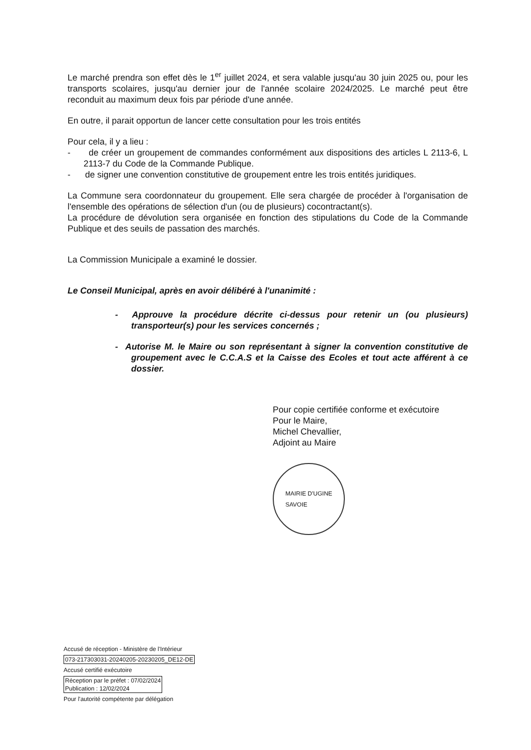Le marché prendra son effet dès le 1<sup>er</sup> juillet 2024, et sera valable jusqu'au 30 juin 2025 ou, pour les transports scolaires, jusqu'au dernier jour de l'année scolaire 2024/2025. Le marché peut être reconduit au maximum deux fois par période d'une année.
En outre, il parait opportun de lancer cette consultation pour les trois entités
Pour cela, il y a lieu :
- de créer un groupement de commandes conformément aux dispositions des articles L 2113-6, L 2113-7 du Code de la Commande Publique.
- de signer une convention constitutive de groupement entre les trois entités juridiques.
La Commune sera coordonnateur du groupement. Elle sera chargée de procéder à l'organisation de l'ensemble des opérations de sélection d'un (ou de plusieurs) cocontractant(s).
La procédure de dévolution sera organisée en fonction des stipulations du Code de la Commande Publique et des seuils de passation des marchés.
La Commission Municipale a examiné le dossier.
Le Conseil Municipal, après en avoir délibéré à l'unanimité :
- Approuve la procédure décrite ci-dessus pour retenir un (ou plusieurs) transporteur(s) pour les services concernés ;
- Autorise M. le Maire ou son représentant à signer la convention constitutive de groupement avec le C.C.A.S et la Caisse des Ecoles et tout acte afférent à ce dossier.
Pour copie certifiée conforme et exécutoire
Pour le Maire,
Michel Chevallier,
Adjoint au Maire
MAIRIE D'UGINE
SAVOIE
Accusé de réception - Ministère de l'Intérieur
073-217303031-20240205-20230205_DE12-DE
Accusé certifié exécutoire
Réception par le préfet : 07/02/2024
Publication : 12/02/2024
Pour l'autorité compétente par délégation